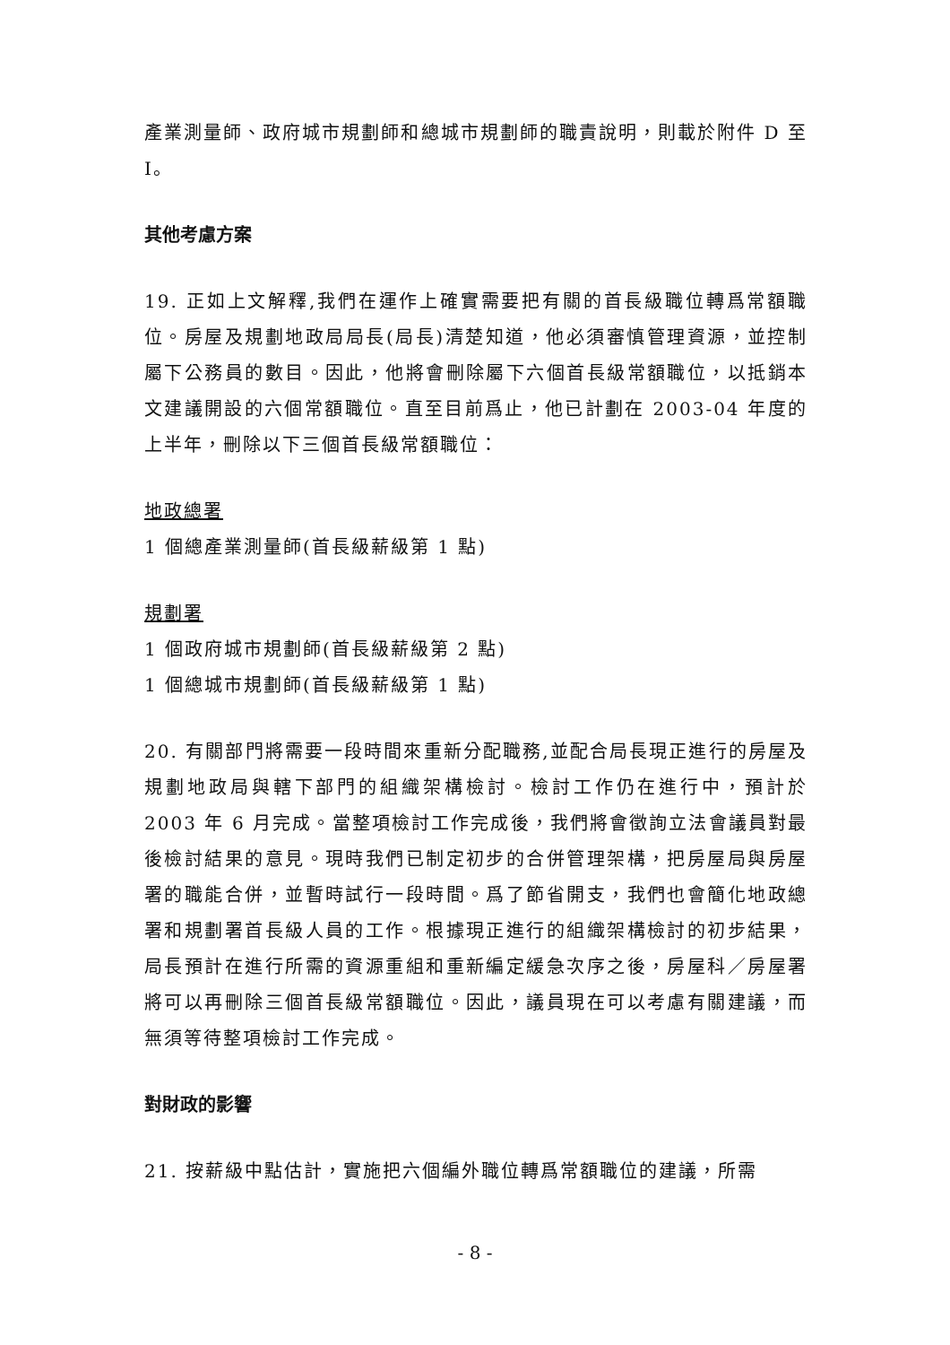產業測量師、政府城市規劃師和總城市規劃師的職責說明，則載於附件 D 至 I。
其他考慮方案
19. 正如上文解釋,我們在運作上確實需要把有關的首長級職位轉爲常額職位。房屋及規劃地政局局長(局長)清楚知道，他必須審慎管理資源，並控制屬下公務員的數目。因此，他將會刪除屬下六個首長級常額職位，以抵銷本文建議開設的六個常額職位。直至目前爲止，他已計劃在 2003-04 年度的上半年，刪除以下三個首長級常額職位：
地政總署
1 個總產業測量師(首長級薪級第 1 點)
規劃署
1 個政府城市規劃師(首長級薪級第 2 點)
1 個總城市規劃師(首長級薪級第 1 點)
20. 有關部門將需要一段時間來重新分配職務,並配合局長現正進行的房屋及規劃地政局與轄下部門的組織架構檢討。檢討工作仍在進行中，預計於 2003 年 6 月完成。當整項檢討工作完成後，我們將會徵詢立法會議員對最後檢討結果的意見。現時我們已制定初步的合併管理架構，把房屋局與房屋署的職能合併，並暫時試行一段時間。爲了節省開支，我們也會簡化地政總署和規劃署首長級人員的工作。根據現正進行的組織架構檢討的初步結果，局長預計在進行所需的資源重組和重新編定緩急次序之後，房屋科／房屋署將可以再刪除三個首長級常額職位。因此，議員現在可以考慮有關建議，而無須等待整項檢討工作完成。
對財政的影響
21. 按薪級中點估計，實施把六個編外職位轉爲常額職位的建議，所需
- 8 -